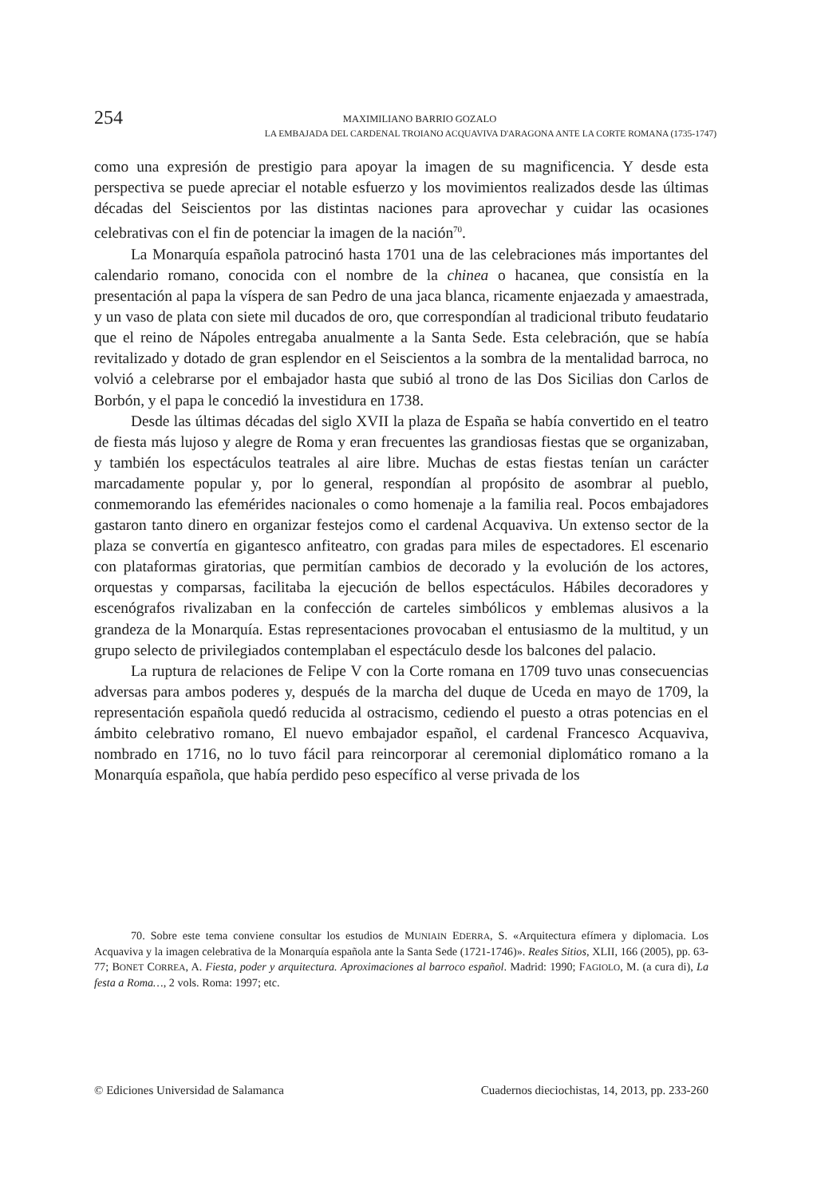254
MAXIMILIANO BARRIO GOZALO
LA EMBAJADA DEL CARDENAL TROIANO ACQUAVIVA D'ARAGONA ANTE LA CORTE ROMANA (1735-1747)
como una expresión de prestigio para apoyar la imagen de su magnificencia. Y desde esta perspectiva se puede apreciar el notable esfuerzo y los movimientos realizados desde las últimas décadas del Seiscientos por las distintas naciones para aprovechar y cuidar las ocasiones celebrativas con el fin de potenciar la imagen de la nación<sup>70</sup>.
La Monarquía española patrocinó hasta 1701 una de las celebraciones más importantes del calendario romano, conocida con el nombre de la chinea o hacanea, que consistía en la presentación al papa la víspera de san Pedro de una jaca blanca, ricamente enjaezada y amaestrada, y un vaso de plata con siete mil ducados de oro, que correspondían al tradicional tributo feudatario que el reino de Nápoles entregaba anualmente a la Santa Sede. Esta celebración, que se había revitalizado y dotado de gran esplendor en el Seiscientos a la sombra de la mentalidad barroca, no volvió a celebrarse por el embajador hasta que subió al trono de las Dos Sicilias don Carlos de Borbón, y el papa le concedió la investidura en 1738.
Desde las últimas décadas del siglo XVII la plaza de España se había convertido en el teatro de fiesta más lujoso y alegre de Roma y eran frecuentes las grandiosas fiestas que se organizaban, y también los espectáculos teatrales al aire libre. Muchas de estas fiestas tenían un carácter marcadamente popular y, por lo general, respondían al propósito de asombrar al pueblo, conmemorando las efemérides nacionales o como homenaje a la familia real. Pocos embajadores gastaron tanto dinero en organizar festejos como el cardenal Acquaviva. Un extenso sector de la plaza se convertía en gigantesco anfiteatro, con gradas para miles de espectadores. El escenario con plataformas giratorias, que permitían cambios de decorado y la evolución de los actores, orquestas y comparsas, facilitaba la ejecución de bellos espectáculos. Hábiles decoradores y escenógrafos rivalizaban en la confección de carteles simbólicos y emblemas alusivos a la grandeza de la Monarquía. Estas representaciones provocaban el entusiasmo de la multitud, y un grupo selecto de privilegiados contemplaban el espectáculo desde los balcones del palacio.
La ruptura de relaciones de Felipe V con la Corte romana en 1709 tuvo unas consecuencias adversas para ambos poderes y, después de la marcha del duque de Uceda en mayo de 1709, la representación española quedó reducida al ostracismo, cediendo el puesto a otras potencias en el ámbito celebrativo romano, El nuevo embajador español, el cardenal Francesco Acquaviva, nombrado en 1716, no lo tuvo fácil para reincorporar al ceremonial diplomático romano a la Monarquía española, que había perdido peso específico al verse privada de los
70. Sobre este tema conviene consultar los estudios de MUNIAIN EDERRA, S. «Arquitectura efímera y diplomacia. Los Acquaviva y la imagen celebrativa de la Monarquía española ante la Santa Sede (1721-1746)». Reales Sitios, XLII, 166 (2005), pp. 63-77; BONET CORREA, A. Fiesta, poder y arquitectura. Aproximaciones al barroco español. Madrid: 1990; FAGIOLO, M. (a cura di), La festa a Roma…, 2 vols. Roma: 1997; etc.
© Ediciones Universidad de Salamanca Cuadernos dieciochistas, 14, 2013, pp. 233-260